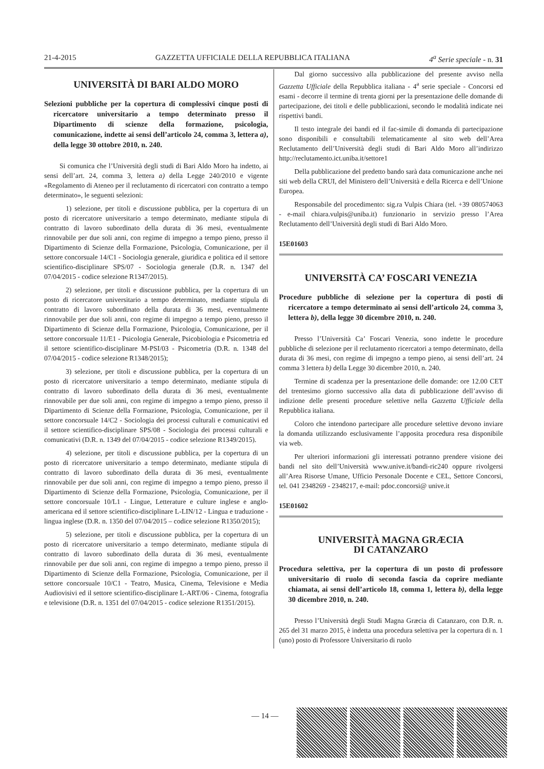21-4-2015 GAZZETTA UFFICIALE DELLA REPUBBLICA ITALIANA 4<sup>a</sup> Serie speciale - n. 31
UNIVERSITÀ DI BARI ALDO MORO
Selezioni pubbliche per la copertura di complessivi cinque posti di ricercatore universitario a tempo determinato presso il Dipartimento di scienze della formazione, psicologia, comunicazione, indette ai sensi dell’articolo 24, comma 3, lettera a), della legge 30 ottobre 2010, n. 240.
Si comunica che l’Università degli studi di Bari Aldo Moro ha indetto, ai sensi dell’art. 24, comma 3, lettera a) della Legge 240/2010 e vigente «Regolamento di Ateneo per il reclutamento di ricercatori con contratto a tempo determinato», le seguenti selezioni:
1) selezione, per titoli e discussione pubblica, per la copertura di un posto di ricercatore universitario a tempo determinato, mediante stipula di contratto di lavoro subordinato della durata di 36 mesi, eventualmente rinnovabile per due soli anni, con regime di impegno a tempo pieno, presso il Dipartimento di Scienze della Formazione, Psicologia, Comunicazione, per il settore concorsuale 14/C1 - Sociologia generale, giuridica e politica ed il settore scientifico-disciplinare SPS/07 - Sociologia generale (D.R. n. 1347 del 07/04/2015 - codice selezione R1347/2015).
2) selezione, per titoli e discussione pubblica, per la copertura di un posto di ricercatore universitario a tempo determinato, mediante stipula di contratto di lavoro subordinato della durata di 36 mesi, eventualmente rinnovabile per due soli anni, con regime di impegno a tempo pieno, presso il Dipartimento di Scienze della Formazione, Psicologia, Comunicazione, per il settore concorsuale 11/E1 - Psicologia Generale, Psicobiologia e Psicometria ed il settore scientifico-disciplinare M-PSI/03 - Psicometria (D.R. n. 1348 del 07/04/2015 - codice selezione R1348/2015);
3) selezione, per titoli e discussione pubblica, per la copertura di un posto di ricercatore universitario a tempo determinato, mediante stipula di contratto di lavoro subordinato della durata di 36 mesi, eventualmente rinnovabile per due soli anni, con regime di impegno a tempo pieno, presso il Dipartimento di Scienze della Formazione, Psicologia, Comunicazione, per il settore concorsuale 14/C2 - Sociologia dei processi culturali e comunicativi ed il settore scientifico-disciplinare SPS/08 - Sociologia dei processi culturali e comunicativi (D.R. n. 1349 del 07/04/2015 - codice selezione R1349/2015).
4) selezione, per titoli e discussione pubblica, per la copertura di un posto di ricercatore universitario a tempo determinato, mediante stipula di contratto di lavoro subordinato della durata di 36 mesi, eventualmente rinnovabile per due soli anni, con regime di impegno a tempo pieno, presso il Dipartimento di Scienze della Formazione, Psicologia, Comunicazione, per il settore concorsuale 10/L1 - Lingue, Letterature e culture inglese e anglo-americana ed il settore scientifico-disciplinare L-LIN/12 - Lingua e traduzione - lingua inglese (D.R. n. 1350 del 07/04/2015 – codice selezione R1350/2015);
5) selezione, per titoli e discussione pubblica, per la copertura di un posto di ricercatore universitario a tempo determinato, mediante stipula di contratto di lavoro subordinato della durata di 36 mesi, eventualmente rinnovabile per due soli anni, con regime di impegno a tempo pieno, presso il Dipartimento di Scienze della Formazione, Psicologia, Comunicazione, per il settore concorsuale 10/C1 - Teatro, Musica, Cinema, Televisione e Media Audiovisivi ed il settore scientifico-disciplinare L-ART/06 - Cinema, fotografia e televisione (D.R. n. 1351 del 07/04/2015 - codice selezione R1351/2015).
Dal giorno successivo alla pubblicazione del presente avviso nella Gazzetta Ufficiale della Repubblica italiana - 4<sup>a</sup> serie speciale - Concorsi ed esami - decorre il termine di trenta giorni per la presentazione delle domande di partecipazione, dei titoli e delle pubblicazioni, secondo le modalità indicate nei rispettivi bandi.
Il testo integrale dei bandi ed il fac-simile di domanda di partecipazione sono disponibili e consultabili telematicamente al sito web dell’Area Reclutamento dell’Università degli studi di Bari Aldo Moro all’indirizzo http://reclutamento.ict.uniba.it/settore1
Della pubblicazione del predetto bando sarà data comunicazione anche nei siti web della CRUI, del Ministero dell’Università e della Ricerca e dell’Unione Europea.
Responsabile del procedimento: sig.ra Vulpis Chiara (tel. +39 080574063 - e-mail chiara.vulpis@uniba.it) funzionario in servizio presso l’Area Reclutamento dell’Università degli studi di Bari Aldo Moro.
15E01603
UNIVERSITÀ CA’ FOSCARI VENEZIA
Procedure pubbliche di selezione per la copertura di posti di ricercatore a tempo determinato ai sensi dell’articolo 24, comma 3, lettera b), della legge 30 dicembre 2010, n. 240.
Presso l’Università Ca’ Foscari Venezia, sono indette le procedure pubbliche di selezione per il reclutamento ricercatori a tempo determinato, della durata di 36 mesi, con regime di impegno a tempo pieno, ai sensi dell’art. 24 comma 3 lettera b) della Legge 30 dicembre 2010, n. 240.
Termine di scadenza per la presentazione delle domande: ore 12.00 CET del trentesimo giorno successivo alla data di pubblicazione dell’avviso di indizione delle presenti procedure selettive nella Gazzetta Ufficiale della Repubblica italiana.
Coloro che intendono partecipare alle procedure selettive devono inviare la domanda utilizzando esclusivamente l’apposita procedura resa disponibile via web.
Per ulteriori informazioni gli interessati potranno prendere visione dei bandi nel sito dell’Università www.unive.it/bandi-ric240 oppure rivolgersi all’Area Risorse Umane, Ufficio Personale Docente e CEL, Settore Concorsi, tel. 041 2348269 - 2348217, e-mail: pdoc.concorsi@ unive.it
15E01602
UNIVERSITÀ MAGNA GRÆCIA
DI CATANZARO
Procedura selettiva, per la copertura di un posto di professore universitario di ruolo di seconda fascia da coprire mediante chiamata, ai sensi dell’articolo 18, comma 1, lettera b), della legge 30 dicembre 2010, n. 240.
Presso l’Università degli Studi Magna Græcia di Catanzaro, con D.R. n. 265 del 31 marzo 2015, è indetta una procedura selettiva per la copertura di n. 1 (uno) posto di Professore Universitario di ruolo
— 14 —